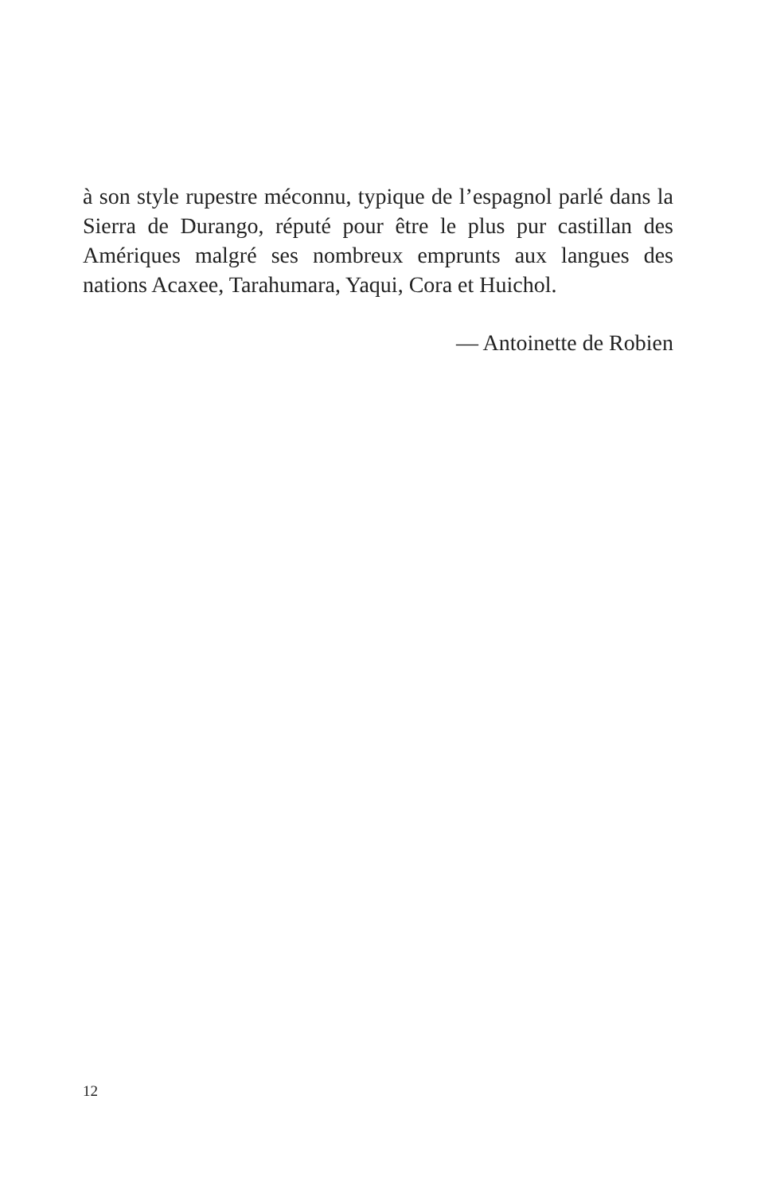à son style rupestre méconnu, typique de l’espagnol parlé dans la Sierra de Durango, réputé pour être le plus pur castillan des Amériques malgré ses nombreux emprunts aux langues des nations Acaxee, Tarahumara, Yaqui, Cora et Huichol.
— Antoinette de Robien
12